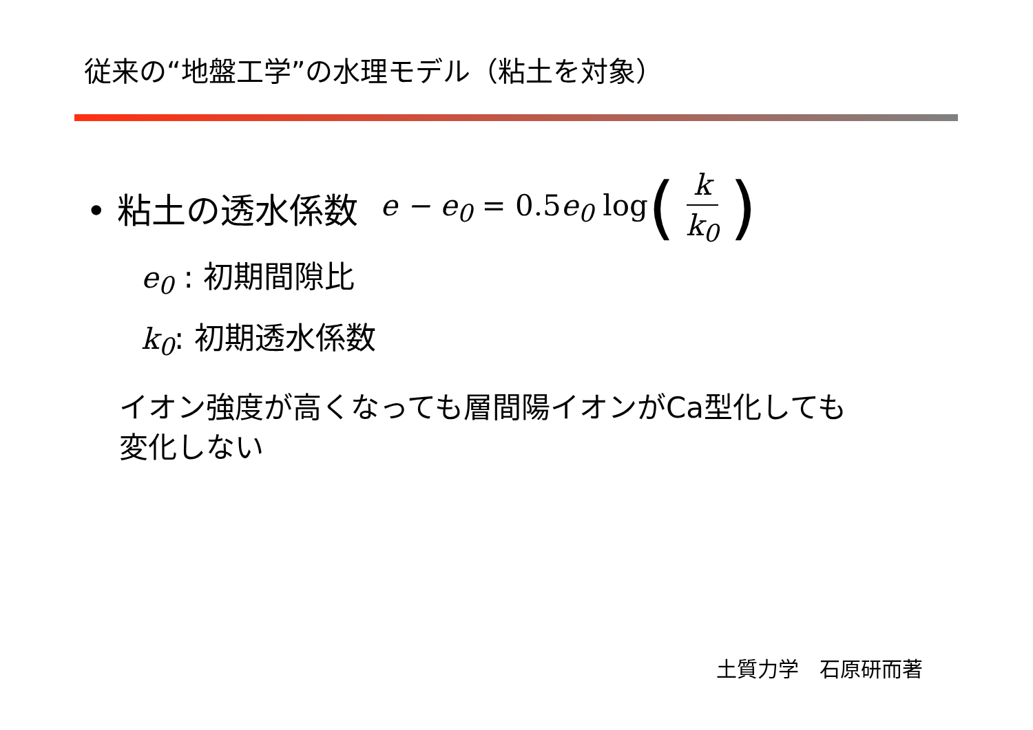従来の“地盤工学”の水理モデル（粘土を対象）
• 粘土の透水係数 e − e<sub>0</sub> = 0.5e<sub>0</sub> log (k k<sub>0</sub>)
e<sub>0</sub> : 初期間隙比
k<sub>0</sub>: 初期透水係数
イオン強度が高くなっても層間陽イオンがCa型化しても
変化しない
土質力学　石原研而著